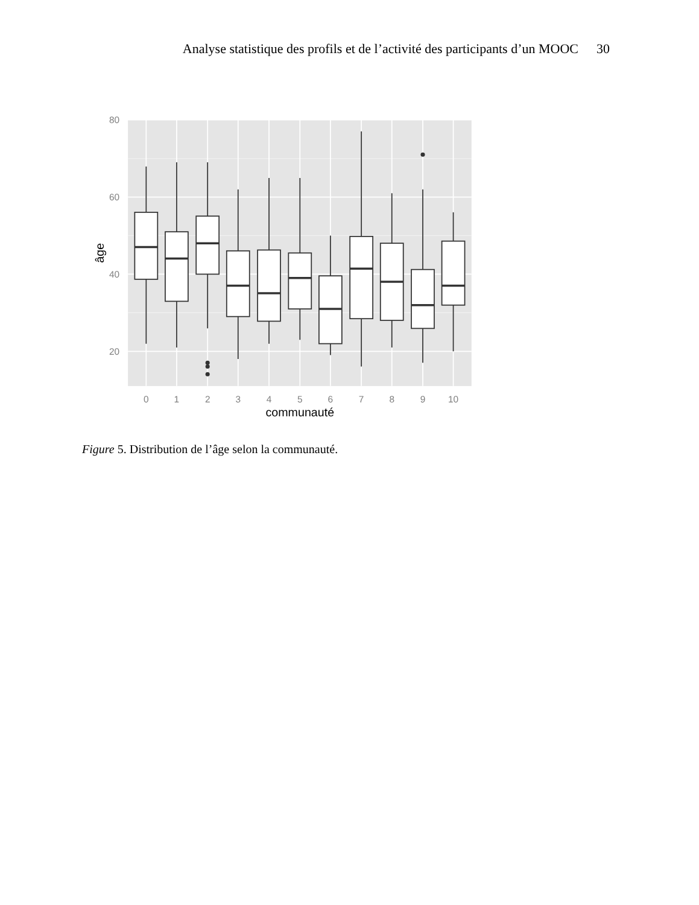Analyse statistique des profils et de l’activité des participants d’un MOOC 30
80
60
40
20
0
1
2
3
4
5
6
7
8
9
10
communauté
âge
Figure 5. Distribution de l’âge selon la communauté.